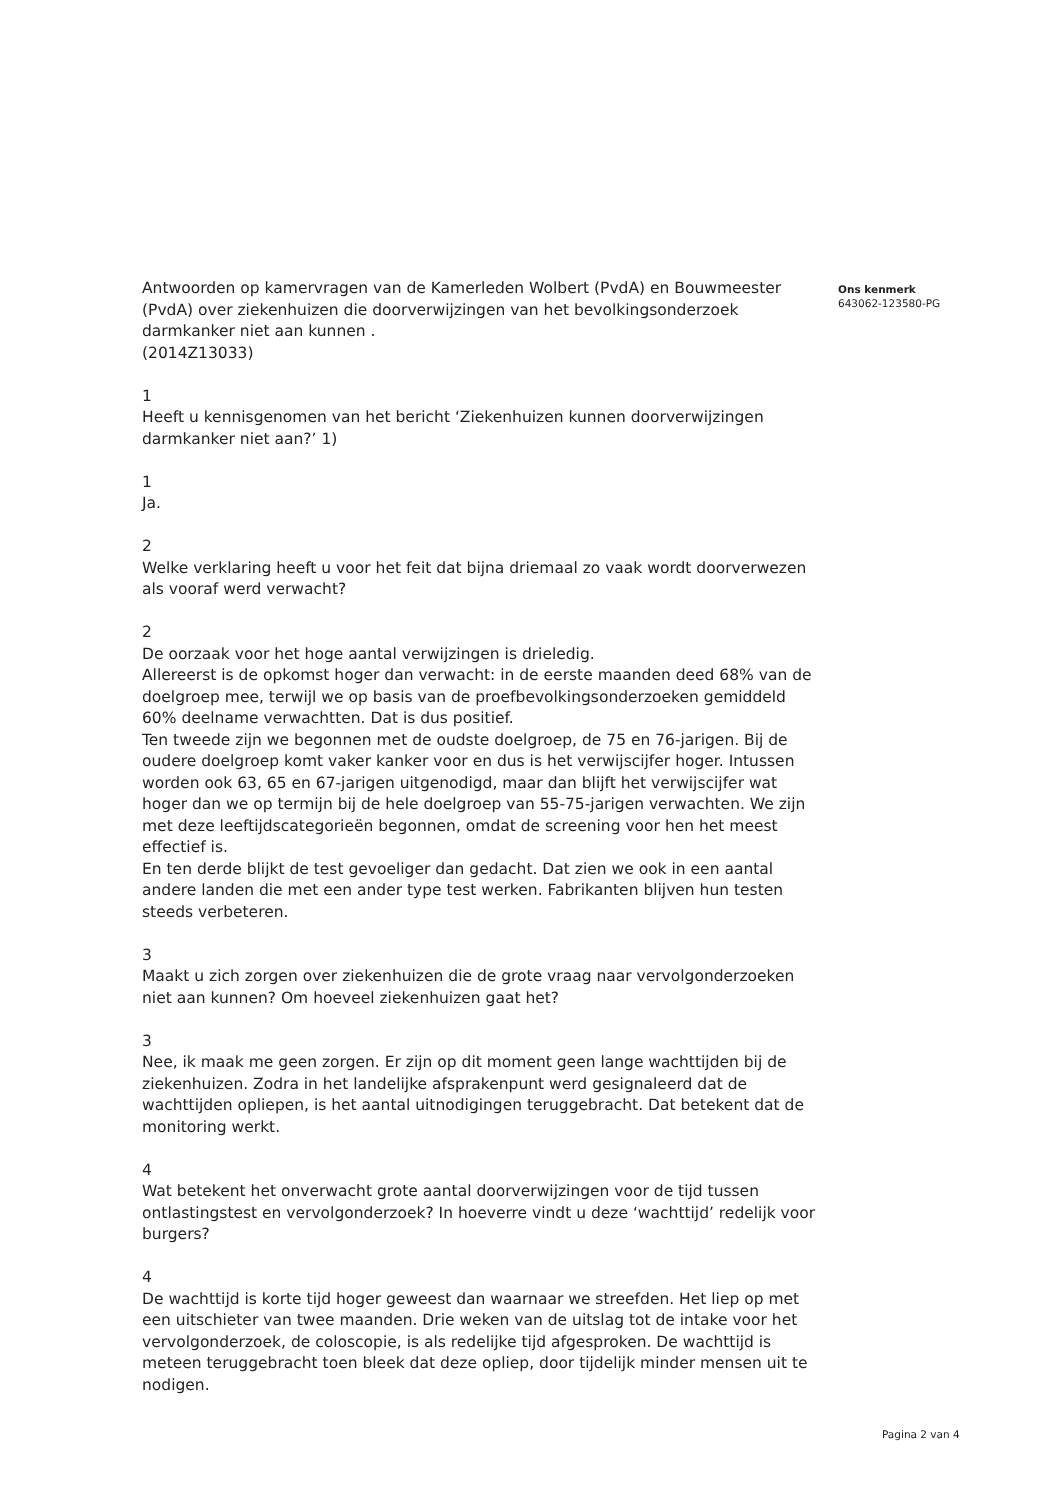Antwoorden op kamervragen van de Kamerleden Wolbert (PvdA) en Bouwmeester (PvdA) over ziekenhuizen die doorverwijzingen van het bevolkingsonderzoek darmkanker niet aan kunnen .
(2014Z13033)
1
Heeft u kennisgenomen van het bericht ‘Ziekenhuizen kunnen doorverwijzingen darmkanker niet aan?’ 1)
1
Ja.
2
Welke verklaring heeft u voor het feit dat bijna driemaal zo vaak wordt doorverwezen als vooraf werd verwacht?
2
De oorzaak voor het hoge aantal verwijzingen is drieledig.
Allereerst is de opkomst hoger dan verwacht: in de eerste maanden deed 68% van de doelgroep mee, terwijl we op basis van de proefbevolkingsonderzoeken gemiddeld 60% deelname verwachtten. Dat is dus positief.
Ten tweede zijn we begonnen met de oudste doelgroep, de 75 en 76-jarigen. Bij de oudere doelgroep komt vaker kanker voor en dus is het verwijscijfer hoger. Intussen worden ook 63, 65 en 67-jarigen uitgenodigd, maar dan blijft het verwijscijfer wat hoger dan we op termijn bij de hele doelgroep van 55-75-jarigen verwachten. We zijn met deze leeftijdscategorieën begonnen, omdat de screening voor hen het meest effectief is.
En ten derde blijkt de test gevoeliger dan gedacht. Dat zien we ook in een aantal andere landen die met een ander type test werken. Fabrikanten blijven hun testen steeds verbeteren.
3
Maakt u zich zorgen over ziekenhuizen die de grote vraag naar vervolgonderzoeken niet aan kunnen? Om hoeveel ziekenhuizen gaat het?
3
Nee, ik maak me geen zorgen. Er zijn op dit moment geen lange wachttijden bij de ziekenhuizen. Zodra in het landelijke afsprakenpunt werd gesignaleerd dat de wachttijden opliepen, is het aantal uitnodigingen teruggebracht. Dat betekent dat de monitoring werkt.
4
Wat betekent het onverwacht grote aantal doorverwijzingen voor de tijd tussen ontlastingstest en vervolgonderzoek? In hoeverre vindt u deze ‘wachttijd’ redelijk voor burgers?
4
De wachttijd is korte tijd hoger geweest dan waarnaar we streefden. Het liep op met een uitschieter van twee maanden. Drie weken van de uitslag tot de intake voor het vervolgonderzoek, de coloscopie, is als redelijke tijd afgesproken. De wachttijd is meteen teruggebracht toen bleek dat deze opliep, door tijdelijk minder mensen uit te nodigen.
Ons kenmerk
643062-123580-PG
Pagina 2 van 4